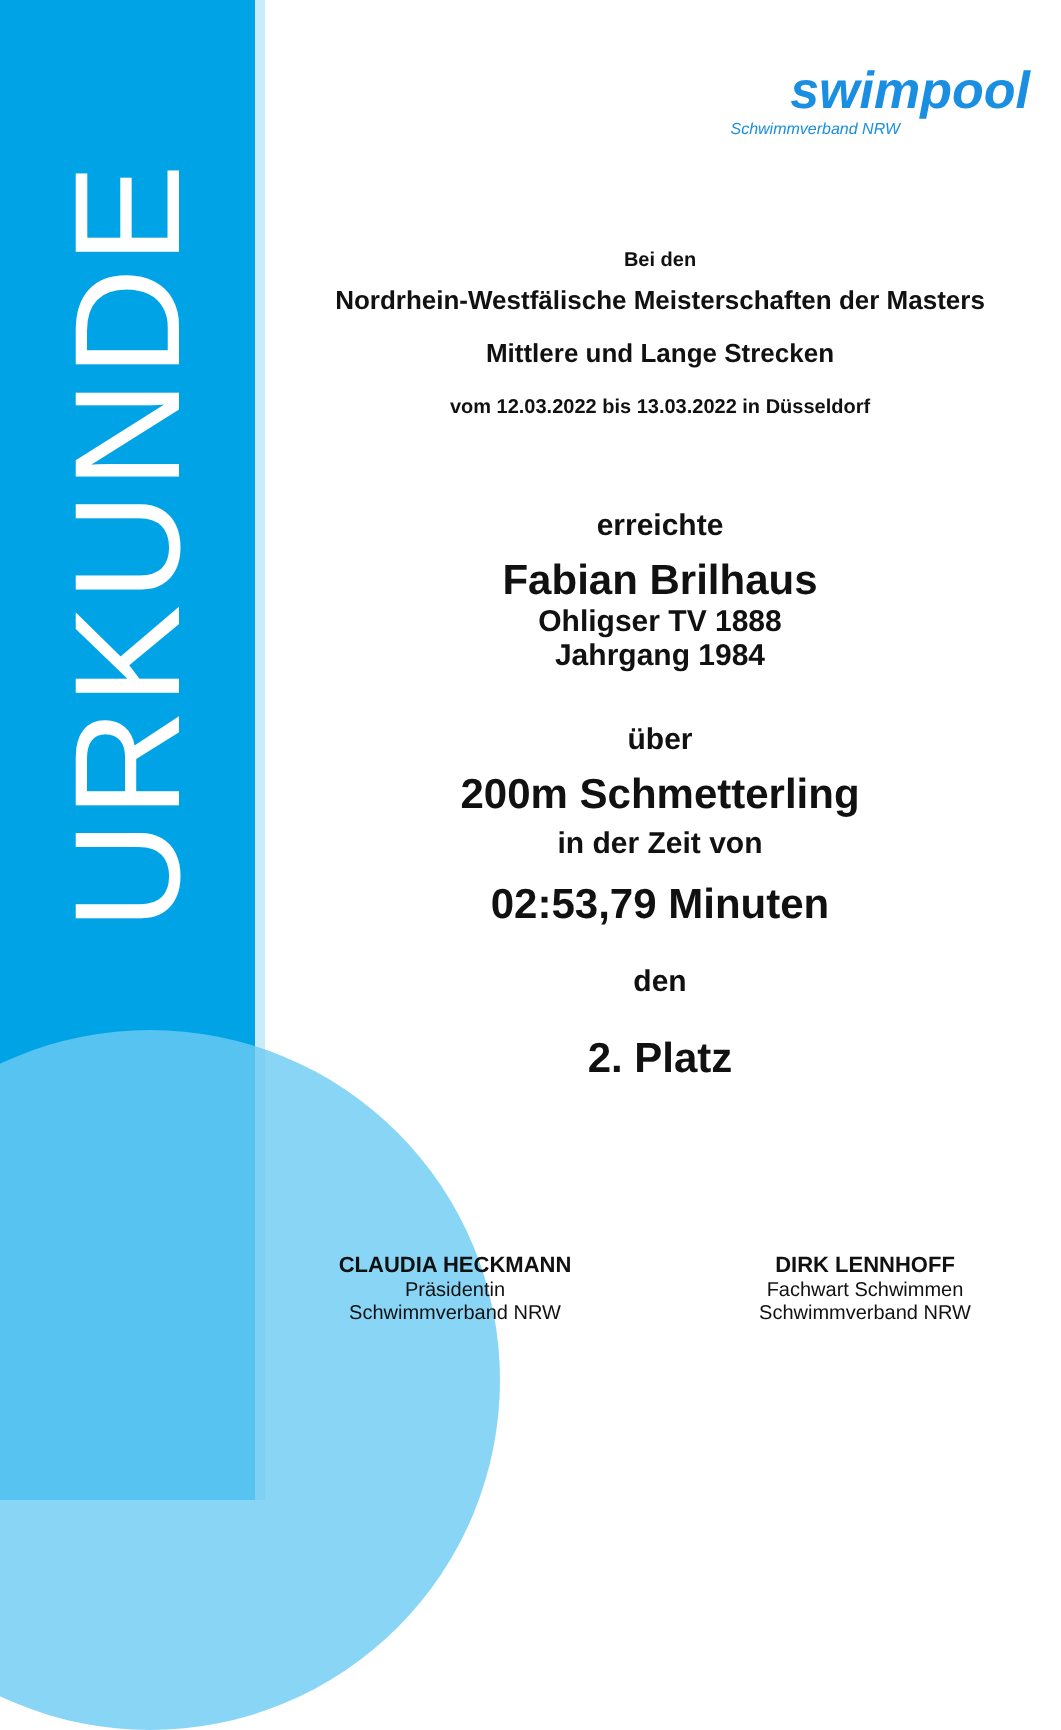URKUNDE
swimpool
Schwimmverband NRW
Bei den
Nordrhein-Westfälische Meisterschaften der Masters
Mittlere und Lange Strecken
vom 12.03.2022 bis 13.03.2022 in Düsseldorf
erreichte
Fabian Brilhaus
Ohligser TV 1888
Jahrgang 1984
über
200m Schmetterling
in der Zeit von
02:53,79 Minuten
den
2. Platz
CLAUDIA HECKMANN
Präsidentin
Schwimmverband NRW
DIRK LENNHOFF
Fachwart Schwimmen
Schwimmverband NRW